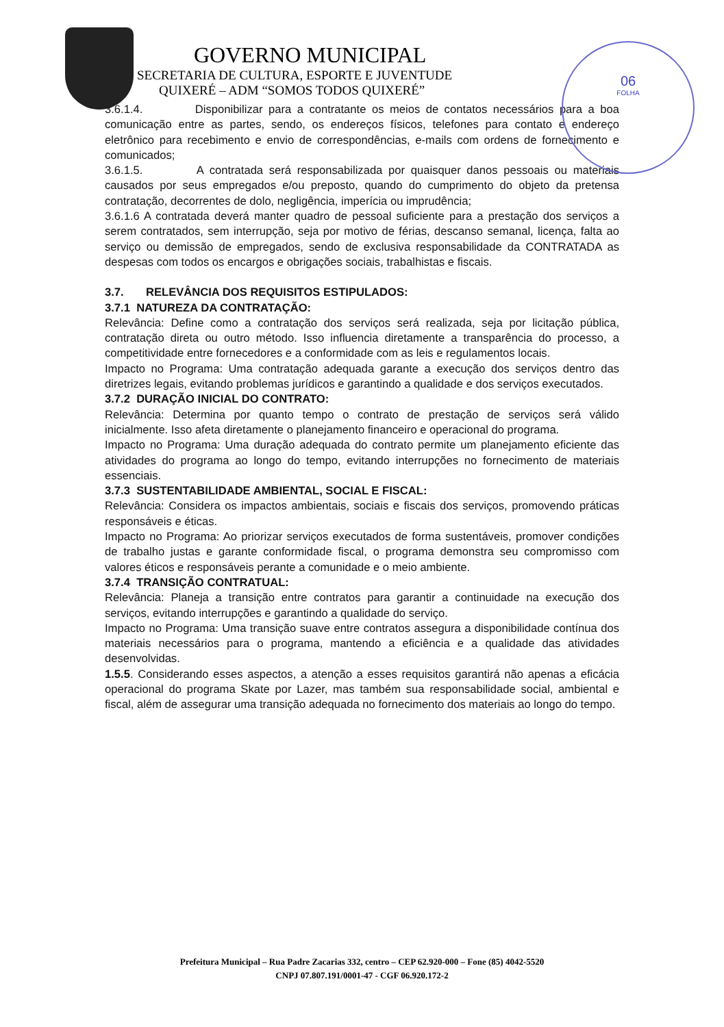06
FOLHA
GOVERNO MUNICIPAL
SECRETARIA DE CULTURA, ESPORTE E JUVENTUDE
QUIXERÉ – ADM “SOMOS TODOS QUIXERÉ”
3.6.1.4. Disponibilizar para a contratante os meios de contatos necessários para a boa comunicação entre as partes, sendo, os endereços físicos, telefones para contato e endereço eletrônico para recebimento e envio de correspondências, e-mails com ordens de fornecimento e comunicados;
3.6.1.5. A contratada será responsabilizada por quaisquer danos pessoais ou materiais causados por seus empregados e/ou preposto, quando do cumprimento do objeto da pretensa contratação, decorrentes de dolo, negligência, imperícia ou imprudência;
3.6.1.6 A contratada deverá manter quadro de pessoal suficiente para a prestação dos serviços a serem contratados, sem interrupção, seja por motivo de férias, descanso semanal, licença, falta ao serviço ou demissão de empregados, sendo de exclusiva responsabilidade da CONTRATADA as despesas com todos os encargos e obrigações sociais, trabalhistas e fiscais.
3.7. RELEVÂNCIA DOS REQUISITOS ESTIPULADOS:
3.7.1 NATUREZA DA CONTRATAÇÃO:
Relevância: Define como a contratação dos serviços será realizada, seja por licitação pública, contratação direta ou outro método. Isso influencia diretamente a transparência do processo, a competitividade entre fornecedores e a conformidade com as leis e regulamentos locais.
Impacto no Programa: Uma contratação adequada garante a execução dos serviços dentro das diretrizes legais, evitando problemas jurídicos e garantindo a qualidade e dos serviços executados.
3.7.2 DURAÇÃO INICIAL DO CONTRATO:
Relevância: Determina por quanto tempo o contrato de prestação de serviços será válido inicialmente. Isso afeta diretamente o planejamento financeiro e operacional do programa.
Impacto no Programa: Uma duração adequada do contrato permite um planejamento eficiente das atividades do programa ao longo do tempo, evitando interrupções no fornecimento de materiais essenciais.
3.7.3 SUSTENTABILIDADE AMBIENTAL, SOCIAL E FISCAL:
Relevância: Considera os impactos ambientais, sociais e fiscais dos serviços, promovendo práticas responsáveis e éticas.
Impacto no Programa: Ao priorizar serviços executados de forma sustentáveis, promover condições de trabalho justas e garante conformidade fiscal, o programa demonstra seu compromisso com valores éticos e responsáveis perante a comunidade e o meio ambiente.
3.7.4 TRANSIÇÃO CONTRATUAL:
Relevância: Planeja a transição entre contratos para garantir a continuidade na execução dos serviços, evitando interrupções e garantindo a qualidade do serviço.
Impacto no Programa: Uma transição suave entre contratos assegura a disponibilidade contínua dos materiais necessários para o programa, mantendo a eficiência e a qualidade das atividades desenvolvidas.
1.5.5. Considerando esses aspectos, a atenção a esses requisitos garantirá não apenas a eficácia operacional do programa Skate por Lazer, mas também sua responsabilidade social, ambiental e fiscal, além de assegurar uma transição adequada no fornecimento dos materiais ao longo do tempo.
Prefeitura Municipal – Rua Padre Zacarias 332, centro – CEP 62.920-000 – Fone (85) 4042-5520
CNPJ 07.807.191/0001-47 - CGF 06.920.172-2